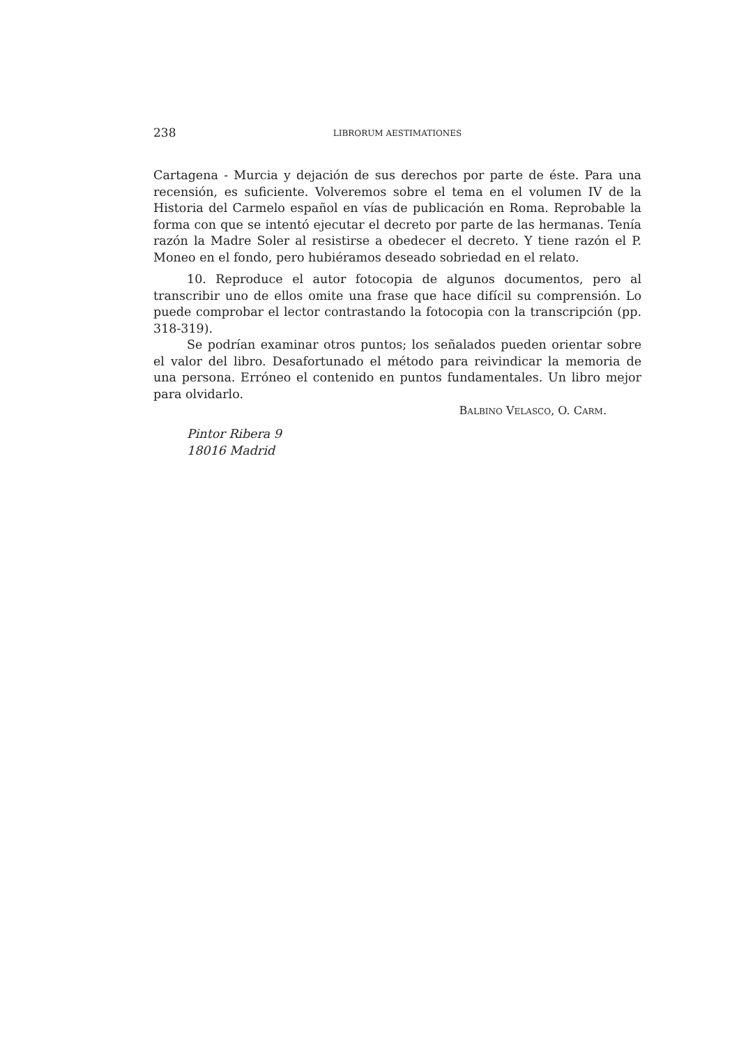238 LIBRORUM AESTIMATIONES
Cartagena - Murcia y dejación de sus derechos por parte de éste. Para una recensión, es suficiente. Volveremos sobre el tema en el volumen IV de la Historia del Carmelo español en vías de publicación en Roma. Reprobable la forma con que se intentó ejecutar el decreto por parte de las hermanas. Tenía razón la Madre Soler al resistirse a obedecer el decreto. Y tiene razón el P. Moneo en el fondo, pero hubiéramos deseado sobriedad en el relato.
10. Reproduce el autor fotocopia de algunos documentos, pero al transcribir uno de ellos omite una frase que hace difícil su comprensión. Lo puede comprobar el lector contrastando la fotocopia con la transcripción (pp. 318-319).
Se podrían examinar otros puntos; los señalados pueden orientar sobre el valor del libro. Desafortunado el método para reivindicar la memoria de una persona. Erróneo el contenido en puntos fundamentales. Un libro mejor para olvidarlo.
BALBINO VELASCO, O. CARM.
Pintor Ribera 9
18016 Madrid